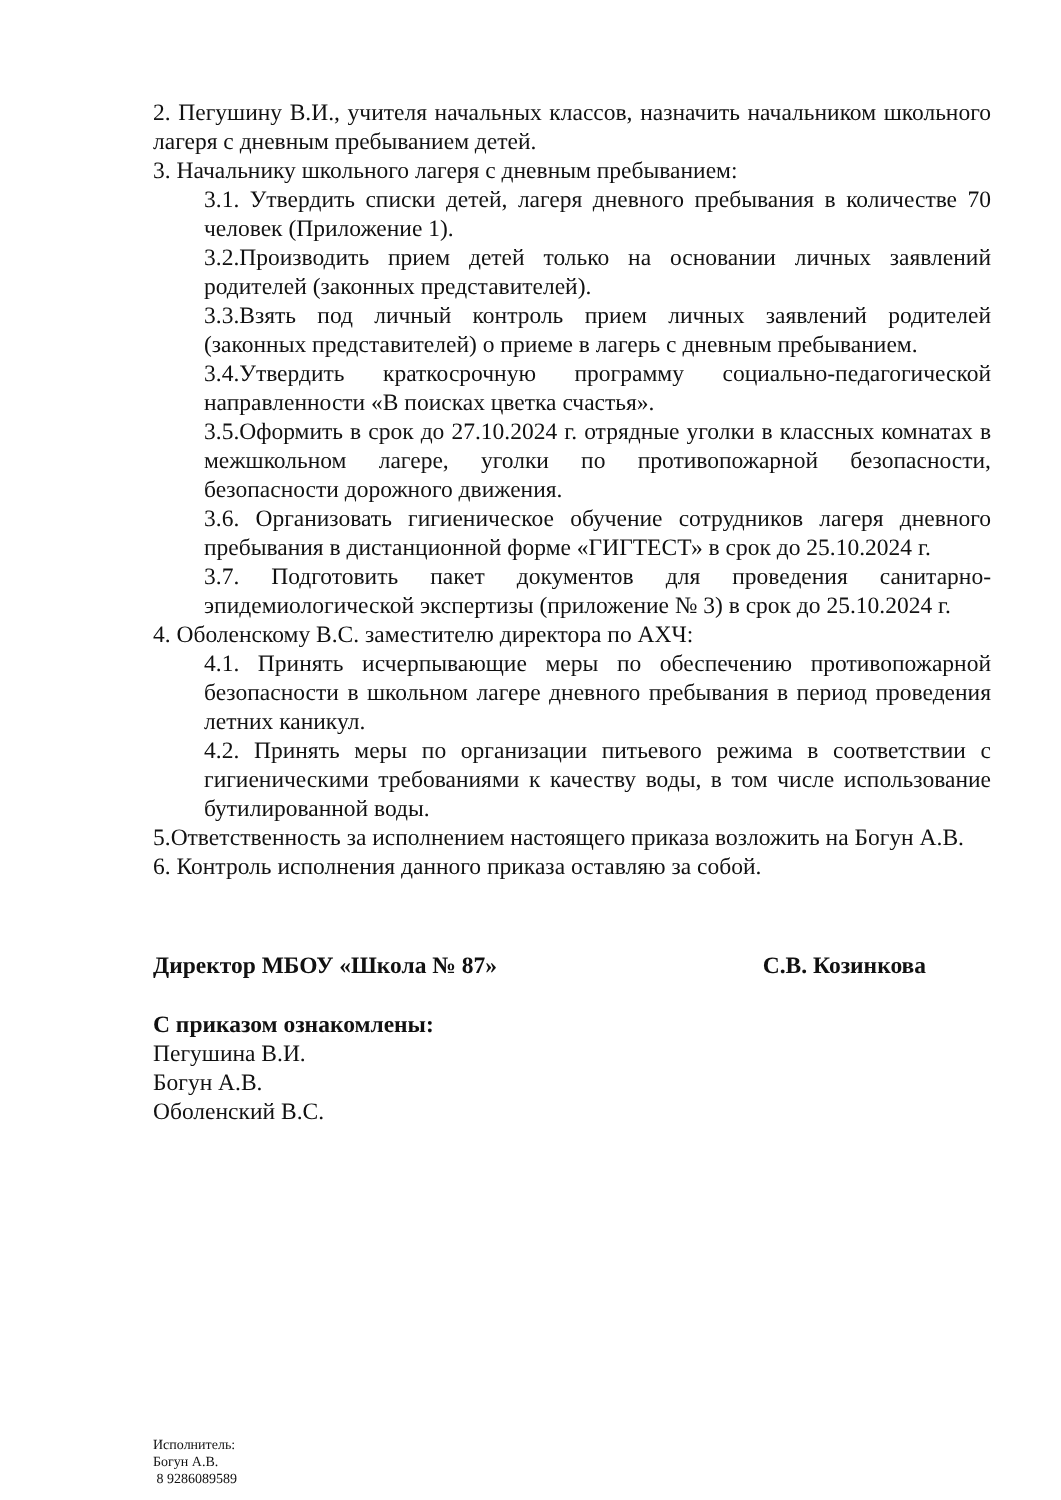2. Пегушину В.И., учителя начальных классов, назначить начальником школьного лагеря с дневным пребыванием детей.
3. Начальнику школьного лагеря с дневным пребыванием:
3.1. Утвердить списки детей, лагеря дневного пребывания в количестве 70 человек (Приложение 1).
3.2.Производить прием детей только на основании личных заявлений родителей (законных представителей).
3.3.Взять под личный контроль прием личных заявлений родителей (законных представителей) о приеме в лагерь с дневным пребыванием.
3.4.Утвердить краткосрочную программу социально-педагогической направленности «В поисках цветка счастья».
3.5.Оформить в срок до 27.10.2024 г. отрядные уголки в классных комнатах в межшкольном лагере, уголки по противопожарной безопасности, безопасности дорожного движения.
3.6. Организовать гигиеническое обучение сотрудников лагеря дневного пребывания в дистанционной форме «ГИГТЕСТ» в срок до 25.10.2024 г.
3.7. Подготовить пакет документов для проведения санитарно-эпидемиологической экспертизы (приложение № 3) в срок до 25.10.2024 г.
4. Оболенскому В.С. заместителю директора по АХЧ:
4.1. Принять исчерпывающие меры по обеспечению противопожарной безопасности в школьном лагере дневного пребывания в период проведения летних каникул.
4.2. Принять меры по организации питьевого режима в соответствии с гигиеническими требованиями к качеству воды, в том числе использование бутилированной воды.
5.Ответственность за исполнением настоящего приказа возложить на Богун А.В.
6. Контроль исполнения данного приказа оставляю за собой.
Директор МБОУ «Школа № 87» С.В. Козинкова
С приказом ознакомлены:
Пегушина В.И.
Богун А.В.
Оболенский В.С.
Исполнитель:
Богун А.В.
8 9286089589